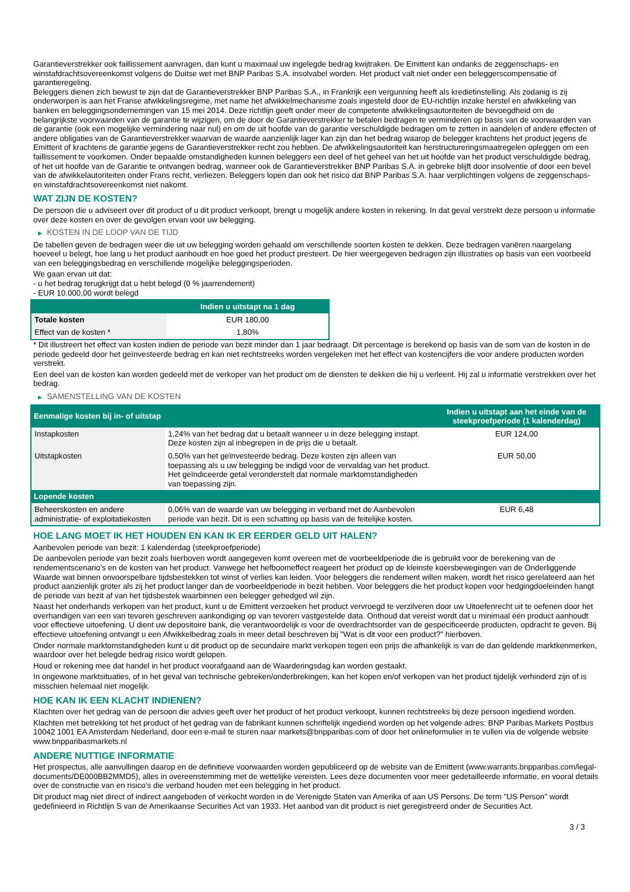Garantieverstrekker ook faillissement aanvragen, dan kunt u maximaal uw ingelegde bedrag kwijtraken. De Emittent kan ondanks de zeggenschaps- en winstafdrachtsovereenkomst volgens de Duitse wet met BNP Paribas S.A. insolvabel worden. Het product valt niet onder een beleggerscompensatie of garantieregeling.
Beleggers dienen zich bewust te zijn dat de Garantieverstrekker BNP Paribas S.A., in Frankrijk een vergunning heeft als kredietinstelling. Als zodanig is zij onderworpen is aan het Franse afwikkelingsregime, met name het afwikkelmechanisme zoals ingesteld door de EU-richtlijn inzake herstel en afwikkeling van banken en beleggingsondernemingen van 15 mei 2014. Deze richtlijn geeft onder meer de competente afwikkelingsautoriteiten de bevoegdheid om de belangrijkste voorwaarden van de garantie te wijzigen, om de door de Garantieverstrekker te betalen bedragen te verminderen op basis van de voorwaarden van de garantie (ook een mogelijke vermindering naar nul) en om de uit hoofde van de garantie verschuldigde bedragen om te zetten in aandelen of andere effecten of andere obligaties van de Garantieverstrekker waarvan de waarde aanzienlijk lager kan zijn dan het bedrag waarop de belegger krachtens het product jegens de Emittent of krachtens de garantie jegens de Garantieverstrekker recht zou hebben. De afwikkelingsautoriteit kan herstructureringsmaatregelen opleggen om een faillissement te voorkomen. Onder bepaalde omstandigheden kunnen beleggers een deel of het geheel van het uit hoofde van het product verschuldigde bedrag, of het uit hoofde van de Garantie te ontvangen bedrag, wanneer ook de Garantieverstrekker BNP Paribas S.A. in gebreke blijft door insolventie of door een bevel van de afwikkelautoriteiten onder Frans recht, verliezen. Beleggers lopen dan ook het risico dat BNP Paribas S.A. haar verplichtingen volgens de zeggenschaps- en winstafdrachtsovereenkomst niet nakomt.
WAT ZIJN DE KOSTEN?
De persoon die u adviseert over dit product of u dit product verkoopt, brengt u mogelijk andere kosten in rekening. In dat geval verstrekt deze persoon u informatie over deze kosten en over de gevolgen ervan voor uw belegging.
▶ KOSTEN IN DE LOOP VAN DE TIJD
De tabellen geven de bedragen weer die uit uw belegging worden gehaald om verschillende soorten kosten te dekken. Deze bedragen variëren naargelang hoeveel u belegt, hoe lang u het product aanhoudt en hoe goed het product presteert. De hier weergegeven bedragen zijn illustraties op basis van een voorbeeld van een beleggingsbedrag en verschillende mogelijke beleggingsperioden.
We gaan ervan uit dat:
- u het bedrag terugkrijgt dat u hebt belegd (0 % jaarrendement)
- EUR 10.000,00 wordt belegd
| | Indien u uitstapt na 1 dag |
| --- | --- |
| Totale kosten | EUR 180,00 |
| Effect van de kosten * | 1,80% |
* Dit illustreert het effect van kosten indien de periode van bezit minder dan 1 jaar bedraagt. Dit percentage is berekend op basis van de som van de kosten in de periode gedeeld door het geïnvesteerde bedrag en kan niet rechtstreeks worden vergeleken met het effect van kostencijfers die voor andere producten worden verstrekt.
Een deel van de kosten kan worden gedeeld met de verkoper van het product om de diensten te dekken die hij u verleent. Hij zal u informatie verstrekken over het bedrag.
▶ SAMENSTELLING VAN DE KOSTEN
| Eenmalige kosten bij in- of uitstap | | Indien u uitstapt aan het einde van de steekproefperiode (1 kalenderdag) |
| --- | --- | --- |
| Instapkosten | 1,24% van het bedrag dat u betaalt wanneer u in deze belegging instapt. Deze kosten zijn al inbegrepen in de prijs die u betaalt. | EUR 124,00 |
| Uitstapkosten | 0,50% van het geïnvesteerde bedrag. Deze kosten zijn alleen van toepassing als u uw belegging be indigd voor de vervaldag van het product. Het geïndiceerde getal veronderstelt dat normale marktomstandigheden van toepassing zijn. | EUR 50,00 |
| Lopende kosten | | |
| Beheerskosten en andere administratie- of exploitatiekosten | 0,06% van de waarde van uw belegging in verband met de Aanbevolen periode van bezit. Dit is een schatting op basis van de feitelijke kosten. | EUR 6,48 |
HOE LANG MOET IK HET HOUDEN EN KAN IK ER EERDER GELD UIT HALEN?
Aanbevolen periode van bezit: 1 kalenderdag (steekproefperiode)
De aanbevolen periode van bezit zoals hierboven wordt aangegeven komt overeen met de voorbeeldperiode die is gebruikt voor de berekening van de rendementscenario's en de kosten van het product. Vanwege het hefboomeffect reageert het product op de kleinste koersbewegingen van de Onderliggende Waarde wat binnen onvoorspelbare tijdsbestekken tot winst of verlies kan leiden. Voor beleggers die rendement willen maken, wordt het risico gerelateerd aan het product aanzienlijk groter als zij het product langer dan de voorbeeldperiode in bezit hebben. Voor beleggers die het product kopen voor hedgingdoeleinden hangt de periode van bezit af van het tijdsbestek waarbinnen een belegger gehedged wil zijn.
Naast het onderhands verkopen van het product, kunt u de Emittent verzoeken het product vervroegd te verzilveren door uw Uitoefenrecht uit te oefenen door het overhandigen van een van tevoren geschreven aankondiging op van tevoren vastgestelde data. Onthoud dat vereist wordt dat u minimaal één product aanhoudt voor effectieve uitoefening. U dient uw depositoire bank, die verantwoordelijk is voor de overdrachtsorder van de gespecificeerde producten, opdracht te geven. Bij effectieve uitoefening ontvangt u een Afwikkelbedrag zoals in meer detail beschreven bij "Wat is dit voor een product?" hierboven.
Onder normale marktomstandigheden kunt u dit product op de secundaire markt verkopen tegen een prijs die afhankelijk is van de dan geldende marktkenmerken, waardoor over het belegde bedrag risico wordt gelopen.
Houd er rekening mee dat handel in het product voorafgaand aan de Waarderingsdag kan worden gestaakt.
In ongewone marktsituaties, of in het geval van technische gebreken/onderbrekingen, kan het kopen en/of verkopen van het product tijdelijk verhinderd zijn of is misschien helemaal niet mogelijk.
HOE KAN IK EEN KLACHT INDIENEN?
Klachten over het gedrag van de persoon die advies geeft over het product of het product verkoopt, kunnen rechtstreeks bij deze persoon ingediend worden.
Klachten met betrekking tot het product of het gedrag van de fabrikant kunnen schriftelijk ingediend worden op het volgende adres: BNP Paribas Markets Postbus 10042 1001 EA Amsterdam Nederland, door een e-mail te sturen naar markets@bnpparibas.com of door het onlineformulier in te vullen via de volgende website www.bnpparibasmarkets.nl
ANDERE NUTTIGE INFORMATIE
Het prospectus, alle aanvullingen daarop en de definitieve voorwaarden worden gepubliceerd op de website van de Emittent (www.warrants.bnpparibas.com/legal-documents/DE000BB2MMD5), alles in overeenstemming met de wettelijke vereisten. Lees deze documenten voor meer gedetailleerde informatie, en vooral details over de constructie van en risico’s die verband houden met een belegging in het product.
Dit product mag niet direct of indirect aangeboden of verkocht worden in de Verenigde Staten van Amerika of aan US Persons. De term "US Person" wordt gedefinieerd in Richtlijn S van de Amerikaanse Securities Act van 1933. Het aanbod van dit product is niet geregistreerd onder de Securities Act.
3 / 3